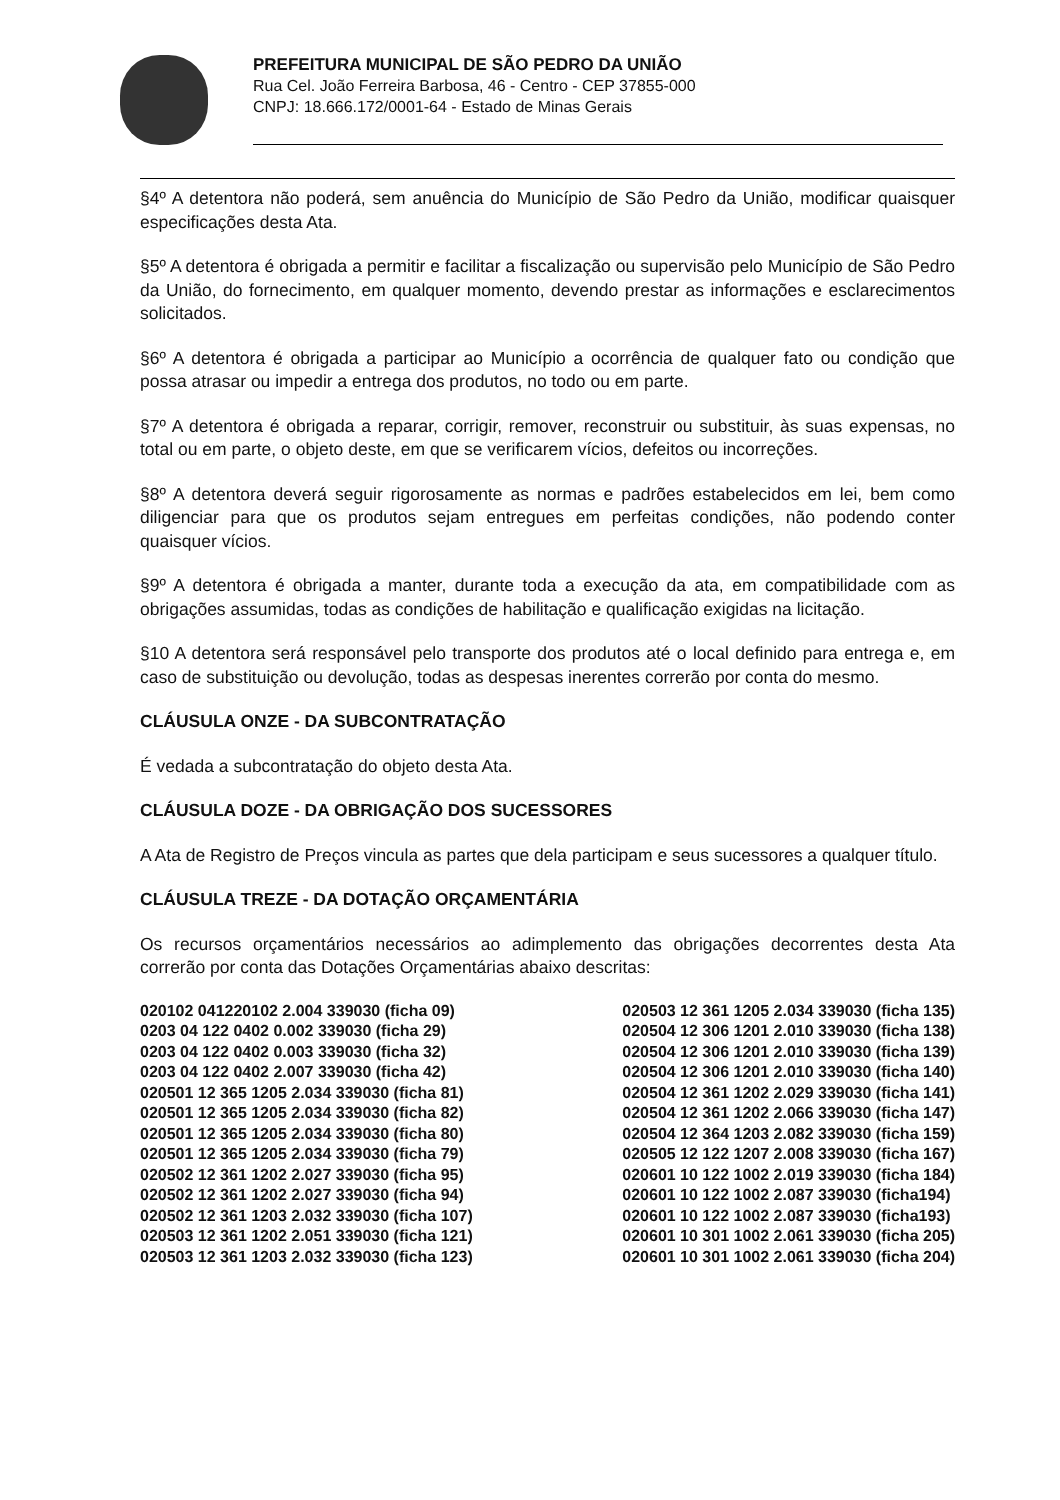PREFEITURA MUNICIPAL DE SÃO PEDRO DA UNIÃO
Rua Cel. João Ferreira Barbosa, 46 - Centro - CEP 37855-000
CNPJ: 18.666.172/0001-64 - Estado de Minas Gerais
§4º A detentora não poderá, sem anuência do Município de São Pedro da União, modificar quaisquer especificações desta Ata.
§5º A detentora é obrigada a permitir e facilitar a fiscalização ou supervisão pelo Município de São Pedro da União, do fornecimento, em qualquer momento, devendo prestar as informações e esclarecimentos solicitados.
§6º A detentora é obrigada a participar ao Município a ocorrência de qualquer fato ou condição que possa atrasar ou impedir a entrega dos produtos, no todo ou em parte.
§7º A detentora é obrigada a reparar, corrigir, remover, reconstruir ou substituir, às suas expensas, no total ou em parte, o objeto deste, em que se verificarem vícios, defeitos ou incorreções.
§8º A detentora deverá seguir rigorosamente as normas e padrões estabelecidos em lei, bem como diligenciar para que os produtos sejam entregues em perfeitas condições, não podendo conter quaisquer vícios.
§9º A detentora é obrigada a manter, durante toda a execução da ata, em compatibilidade com as obrigações assumidas, todas as condições de habilitação e qualificação exigidas na licitação.
§10 A detentora será responsável pelo transporte dos produtos até o local definido para entrega e, em caso de substituição ou devolução, todas as despesas inerentes correrão por conta do mesmo.
CLÁUSULA ONZE - DA SUBCONTRATAÇÃO
É vedada a subcontratação do objeto desta Ata.
CLÁUSULA DOZE - DA OBRIGAÇÃO DOS SUCESSORES
A Ata de Registro de Preços vincula as partes que dela participam e seus sucessores a qualquer título.
CLÁUSULA TREZE - DA DOTAÇÃO ORÇAMENTÁRIA
Os recursos orçamentários necessários ao adimplemento das obrigações decorrentes desta Ata correrão por conta das Dotações Orçamentárias abaixo descritas:
020102 041220102 2.004 339030 (ficha 09)
0203 04 122 0402 0.002 339030 (ficha 29)
0203 04 122 0402 0.003 339030 (ficha 32)
0203 04 122 0402 2.007 339030 (ficha 42)
020501 12 365 1205 2.034 339030 (ficha 81)
020501 12 365 1205 2.034 339030 (ficha 82)
020501 12 365 1205 2.034 339030 (ficha 80)
020501 12 365 1205 2.034 339030 (ficha 79)
020502 12 361 1202 2.027 339030 (ficha 95)
020502 12 361 1202 2.027 339030 (ficha 94)
020502 12 361 1203 2.032 339030 (ficha 107)
020503 12 361 1202 2.051 339030 (ficha 121)
020503 12 361 1203 2.032 339030 (ficha 123)
020503 12 361 1205 2.034 339030 (ficha 135)
020504 12 306 1201 2.010 339030 (ficha 138)
020504 12 306 1201 2.010 339030 (ficha 139)
020504 12 306 1201 2.010 339030 (ficha 140)
020504 12 361 1202 2.029 339030 (ficha 141)
020504 12 361 1202 2.066 339030 (ficha 147)
020504 12 364 1203 2.082 339030 (ficha 159)
020505 12 122 1207 2.008 339030 (ficha 167)
020601 10 122 1002 2.019 339030 (ficha 184)
020601 10 122 1002 2.087 339030 (ficha194)
020601 10 122 1002 2.087 339030 (ficha193)
020601 10 301 1002 2.061 339030 (ficha 205)
020601 10 301 1002 2.061 339030 (ficha 204)